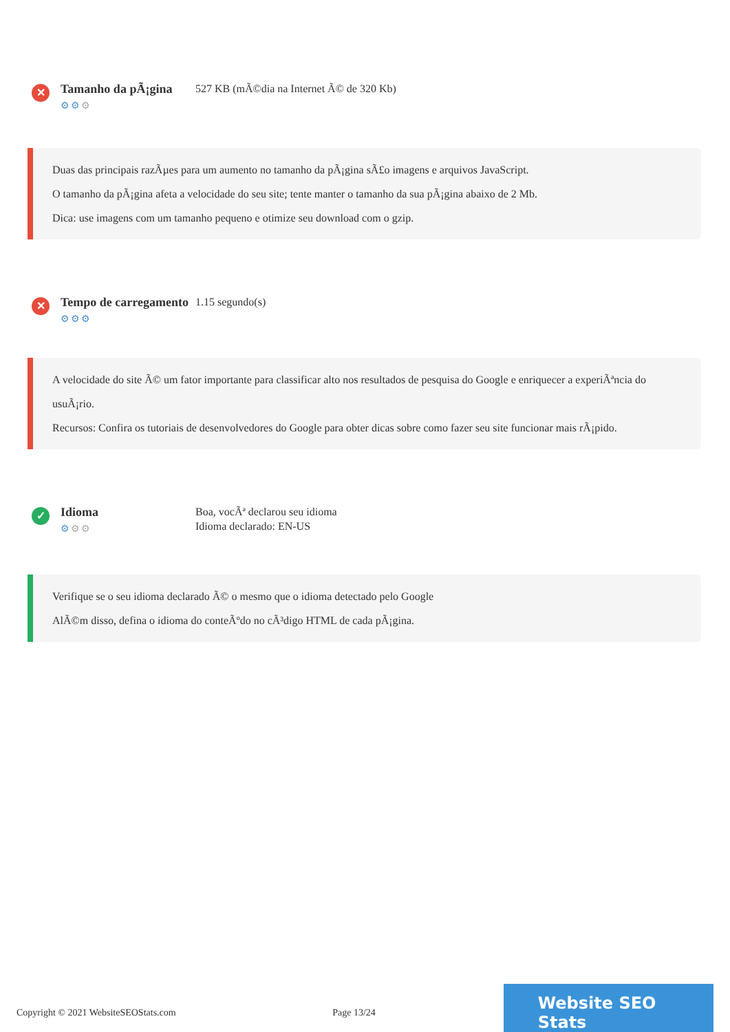✕
Tamanho da pÃ¡gina
⚙⚙⚙
527 KB (mÃ©dia na Internet Ã© de 320 Kb)
Duas das principais razÃµes para um aumento no tamanho da pÃ¡gina sÃ£o imagens e arquivos JavaScript.
O tamanho da pÃ¡gina afeta a velocidade do seu site; tente manter o tamanho da sua pÃ¡gina abaixo de 2 Mb.
Dica: use imagens com um tamanho pequeno e otimize seu download com o gzip.
✕
Tempo de carregamento
⚙⚙⚙
1.15 segundo(s)
A velocidade do site Ã© um fator importante para classificar alto nos resultados de pesquisa do Google e enriquecer a experiÃªncia do usuÃ¡rio.
Recursos: Confira os tutoriais de desenvolvedores do Google para obter dicas sobre como fazer seu site funcionar mais rÃ¡pido.
✓
Idioma
⚙⚙⚙
Boa, vocÃª declarou seu idioma
Idioma declarado: EN-US
Verifique se o seu idioma declarado Ã© o mesmo que o idioma detectado pelo Google
AlÃ©m disso, defina o idioma do conteÃºdo no cÃ³digo HTML de cada pÃ¡gina.
Copyright © 2021 WebsiteSEOStats.com Page 13/24
Website SEO Stats